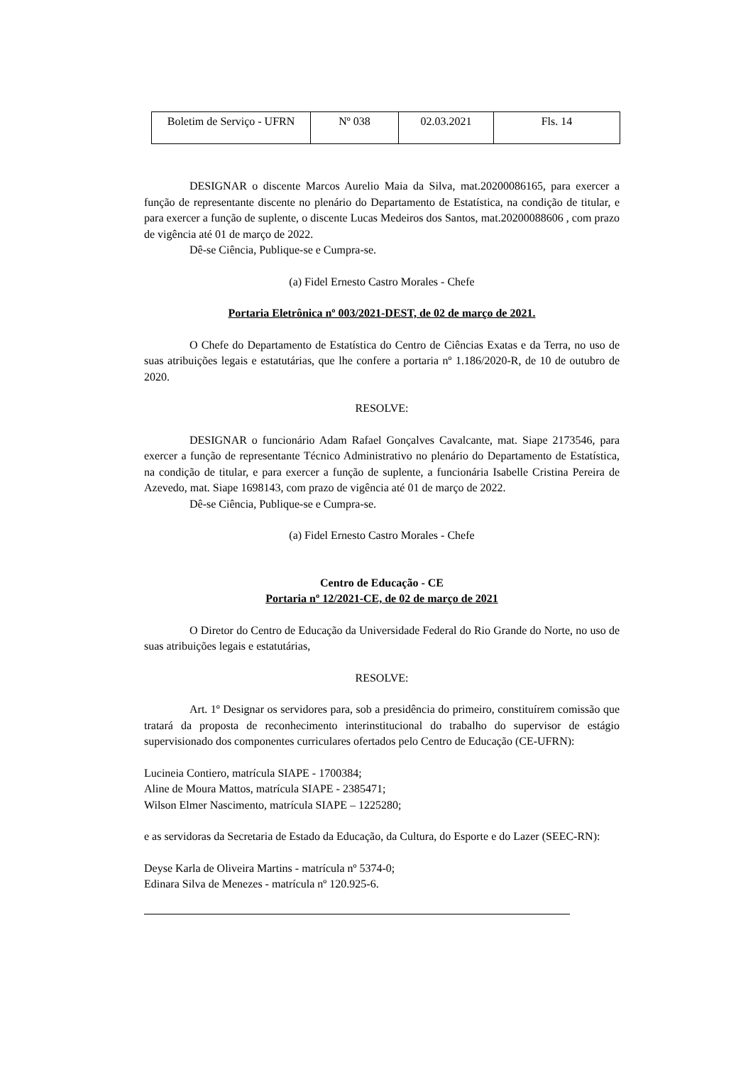| Boletim de Serviço - UFRN | Nº 038 | 02.03.2021 | Fls. 14 |
DESIGNAR o discente Marcos Aurelio Maia da Silva, mat.20200086165, para exercer a função de representante discente no plenário do Departamento de Estatística, na condição de titular, e para exercer a função de suplente, o discente Lucas Medeiros dos Santos, mat.20200088606 , com prazo de vigência até 01 de março de 2022.
Dê-se Ciência, Publique-se e Cumpra-se.
(a) Fidel Ernesto Castro Morales - Chefe
Portaria Eletrônica nº 003/2021-DEST, de 02 de março de 2021.
O Chefe do Departamento de Estatística do Centro de Ciências Exatas e da Terra, no uso de suas atribuições legais e estatutárias, que lhe confere a portaria nº 1.186/2020-R, de 10 de outubro de 2020.
RESOLVE:
DESIGNAR o funcionário Adam Rafael Gonçalves Cavalcante, mat. Siape 2173546, para exercer a função de representante Técnico Administrativo no plenário do Departamento de Estatística, na condição de titular, e para exercer a função de suplente, a funcionária Isabelle Cristina Pereira de Azevedo, mat. Siape 1698143, com prazo de vigência até 01 de março de 2022.
Dê-se Ciência, Publique-se e Cumpra-se.
(a) Fidel Ernesto Castro Morales - Chefe
Centro de Educação - CE
Portaria nº 12/2021-CE, de 02 de março de 2021
O Diretor do Centro de Educação da Universidade Federal do Rio Grande do Norte, no uso de suas atribuições legais e estatutárias,
RESOLVE:
Art. 1º Designar os servidores para, sob a presidência do primeiro, constituírem comissão que tratará da proposta de reconhecimento interinstitucional do trabalho do supervisor de estágio supervisionado dos componentes curriculares ofertados pelo Centro de Educação (CE-UFRN):
Lucineia Contiero, matrícula SIAPE - 1700384;
Aline de Moura Mattos, matrícula SIAPE - 2385471;
Wilson Elmer Nascimento, matrícula SIAPE – 1225280;
e as servidoras da Secretaria de Estado da Educação, da Cultura, do Esporte e do Lazer (SEEC-RN):
Deyse Karla de Oliveira Martins - matrícula nº 5374-0;
Edinara Silva de Menezes - matrícula nº 120.925-6.